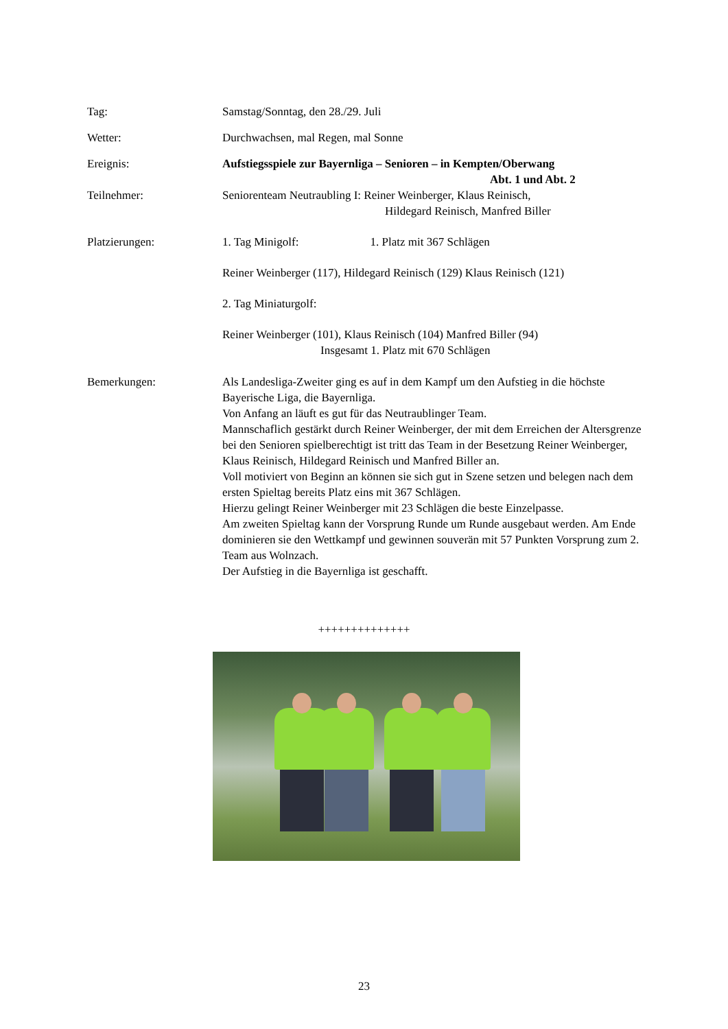Tag: Samstag/Sonntag, den 28./29. Juli
Wetter: Durchwachsen, mal Regen, mal Sonne
Ereignis: Aufstiegsspiele zur Bayernliga – Senioren – in Kempten/Oberwang
Abt. 1 und Abt. 2
Teilnehmer: Seniorenteam Neutraubling I: Reiner Weinberger, Klaus Reinisch,
Hildegard Reinisch, Manfred Biller
Platzierungen: 1. Tag Minigolf: 1. Platz mit 367 Schlägen
Reiner Weinberger (117), Hildegard Reinisch (129) Klaus Reinisch (121)
2. Tag Miniaturgolf:
Reiner Weinberger (101), Klaus Reinisch (104) Manfred Biller (94)
Insgesamt 1. Platz mit 670 Schlägen
Bemerkungen: Als Landesliga-Zweiter ging es auf in dem Kampf um den Aufstieg in die höchste Bayerische Liga, die Bayernliga.
Von Anfang an läuft es gut für das Neutraublinger Team.
Mannschaflich gestärkt durch Reiner Weinberger, der mit dem Erreichen der Altersgrenze bei den Senioren spielberechtigt ist tritt das Team in der Besetzung Reiner Weinberger, Klaus Reinisch, Hildegard Reinisch und Manfred Biller an.
Voll motiviert von Beginn an können sie sich gut in Szene setzen und belegen nach dem ersten Spieltag bereits Platz eins mit 367 Schlägen.
Hierzu gelingt Reiner Weinberger mit 23 Schlägen die beste Einzelpasse.
Am zweiten Spieltag kann der Vorsprung Runde um Runde ausgebaut werden. Am Ende dominieren sie den Wettkampf und gewinnen souverän mit 57 Punkten Vorsprung zum 2. Team aus Wolnzach.
Der Aufstieg in die Bayernliga ist geschafft.
++++++++++++++
23